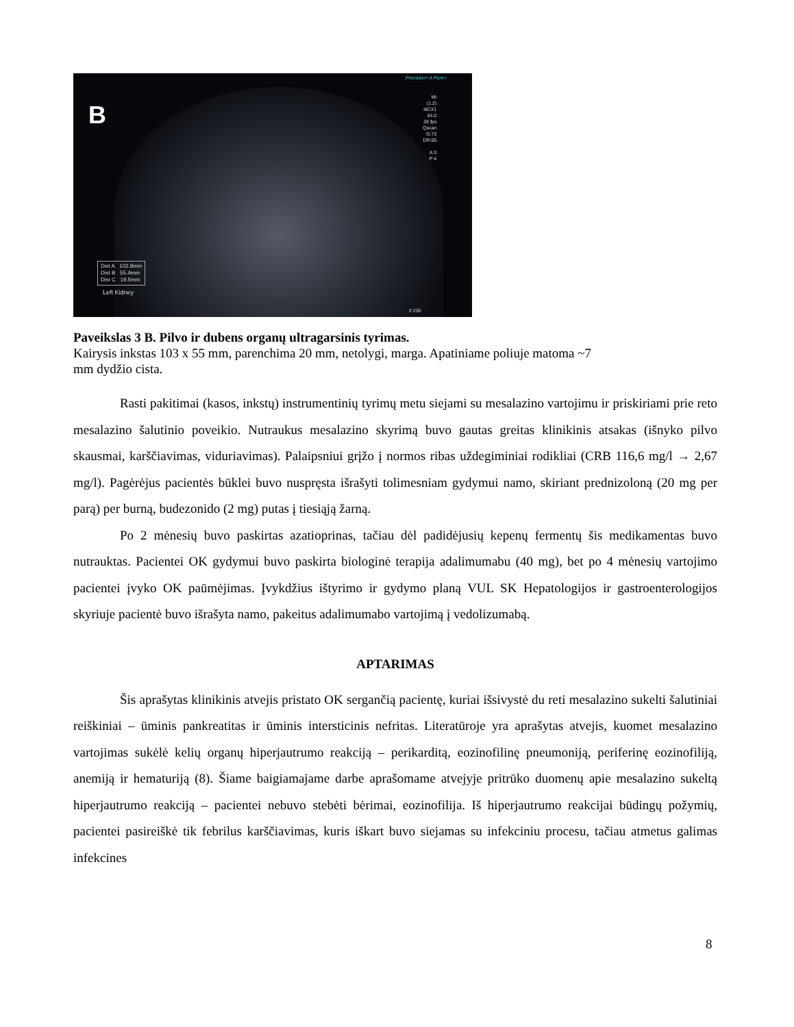B
Precision+ A Pure+
MI
(1.2)
i8CX1
d4.0
28 fps
Qscan
G:73
DR:65
A:3
P:4
Dist A 102.8mm
Dist B 55.4mm
Dist C 19.5mm
Left Kidney
# 230
Paveikslas 3 B. Pilvo ir dubens organų ultragarsinis tyrimas.
Kairysis inkstas 103 x 55 mm, parenchima 20 mm, netolygi, marga. Apatiniame poliuje matoma ~7
mm dydžio cista.
Rasti pakitimai (kasos, inkstų) instrumentinių tyrimų metu siejami su mesalazino vartojimu ir priskiriami prie reto mesalazino šalutinio poveikio. Nutraukus mesalazino skyrimą buvo gautas greitas klinikinis atsakas (išnyko pilvo skausmai, karščiavimas, viduriavimas). Palaipsniui grįžo į normos ribas uždegiminiai rodikliai (CRB 116,6 mg/l → 2,67 mg/l). Pagėrėjus pacientės būklei buvo nuspręsta išrašyti tolimesniam gydymui namo, skiriant prednizoloną (20 mg per parą) per burną, budezonido (2 mg) putas į tiesiąją žarną.
Po 2 mėnesių buvo paskirtas azatioprinas, tačiau dėl padidėjusių kepenų fermentų šis medikamentas buvo nutrauktas. Pacientei OK gydymui buvo paskirta biologinė terapija adalimumabu (40 mg), bet po 4 mėnesių vartojimo pacientei įvyko OK paūmėjimas. Įvykdžius ištyrimo ir gydymo planą VUL SK Hepatologijos ir gastroenterologijos skyriuje pacientė buvo išrašyta namo, pakeitus adalimumabo vartojimą į vedolizumabą.
APTARIMAS
Šis aprašytas klinikinis atvejis pristato OK sergančią pacientę, kuriai išsivystė du reti mesalazino sukelti šalutiniai reiškiniai – ūminis pankreatitas ir ūminis intersticinis nefritas. Literatūroje yra aprašytas atvejis, kuomet mesalazino vartojimas sukėlė kelių organų hiperjautrumo reakciją – perikarditą, eozinofilinę pneumoniją, periferinę eozinofiliją, anemiją ir hematuriją (8). Šiame baigiamajame darbe aprašomame atvejyje pritrūko duomenų apie mesalazino sukeltą hiperjautrumo reakciją – pacientei nebuvo stebėti bėrimai, eozinofilija. Iš hiperjautrumo reakcijai būdingų požymių, pacientei pasireiškė tik febrilus karščiavimas, kuris iškart buvo siejamas su infekciniu procesu, tačiau atmetus galimas infekcines
8